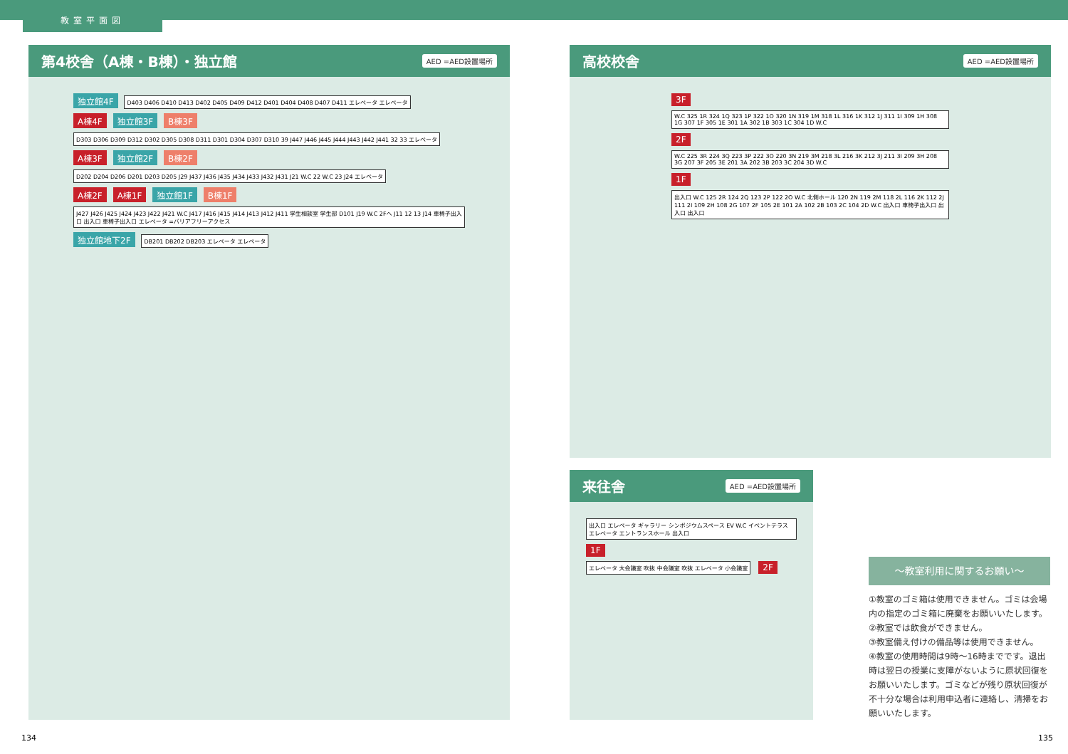教室平面図
第4校舎（A棟・B棟）・独立館 AED =AED設置場所
独立館4F D403 D406 D410 D413 D402 D405 D409 D412 D401 D404 D408 D407 D411 エレベータ エレベータ
A棟4F 独立館3F B棟3F D303 D306 D309 D312 D302 D305 D308 D311 D301 D304 D307 D310 39 J447 J446 J445 J444 J443 J442 J441 32 33 エレベータ
A棟3F 独立館2F B棟2F D202 D204 D206 D201 D203 D205 J29 J437 J436 J435 J434 J433 J432 J431 J21 W.C 22 W.C 23 J24 エレベータ
A棟2F A棟1F 独立館1F B棟1F J427 J426 J425 J424 J423 J422 J421 W.C J417 J416 J415 J414 J413 J412 J411 学生相談室 学生部 D101 J19 W.C 2Fへ J11 12 13 J14 車椅子出入口 出入口 車椅子出入口 エレベータ =バリアフリーアクセス
独立館地下2F DB201 DB202 DB203 エレベータ エレベータ
高校校舎 AED =AED設置場所
3F W.C 325 1R 324 1Q 323 1P 322 1O 320 1N 319 1M 318 1L 316 1K 312 1J 311 1I 309 1H 308 1G 307 1F 305 1E 301 1A 302 1B 303 1C 304 1D W.C
2F W.C 225 3R 224 3Q 223 3P 222 3O 220 3N 219 3M 218 3L 216 3K 212 3J 211 3I 209 3H 208 3G 207 3F 205 3E 201 3A 202 3B 203 3C 204 3D W.C
1F 出入口 W.C 125 2R 124 2Q 123 2P 122 2O W.C 北側ホール 120 2N 119 2M 118 2L 116 2K 112 2J 111 2I 109 2H 108 2G 107 2F 105 2E 101 2A 102 2B 103 2C 104 2D W.C 出入口 車椅子出入口 出入口 出入口
来往舎 AED =AED設置場所
出入口 エレベータ ギャラリー シンポジウムスペース EV W.C イベントテラス エレベータ エントランスホール 出入口 1F
エレベータ 大会議室 吹抜 中会議室 吹抜 エレベータ 小会議室 2F
～教室利用に関するお願い～
①教室のゴミ箱は使用できません。ゴミは会場内の指定のゴミ箱に廃棄をお願いいたします。
②教室では飲食ができません。
③教室備え付けの備品等は使用できません。
④教室の使用時間は9時～16時までです。退出時は翌日の授業に支障がないように原状回復をお願いいたします。ゴミなどが残り原状回復が不十分な場合は利用申込者に連絡し、清掃をお願いいたします。
134 135